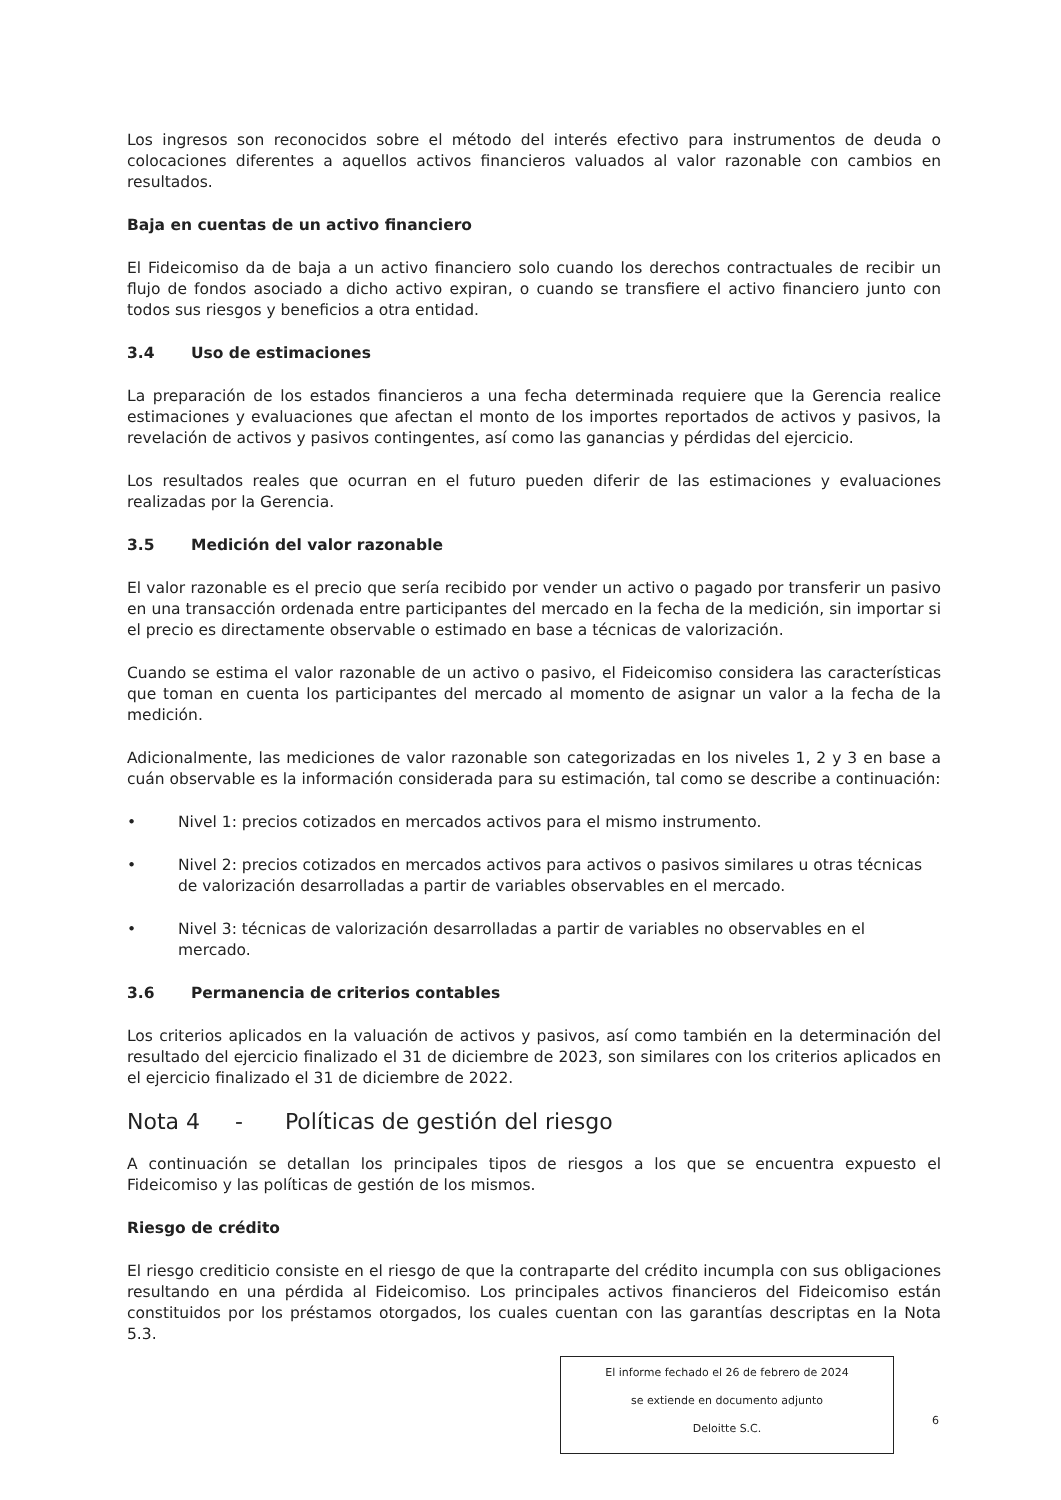Los ingresos son reconocidos sobre el método del interés efectivo para instrumentos de deuda o colocaciones diferentes a aquellos activos financieros valuados al valor razonable con cambios en resultados.
Baja en cuentas de un activo financiero
El Fideicomiso da de baja a un activo financiero solo cuando los derechos contractuales de recibir un flujo de fondos asociado a dicho activo expiran, o cuando se transfiere el activo financiero junto con todos sus riesgos y beneficios a otra entidad.
3.4 Uso de estimaciones
La preparación de los estados financieros a una fecha determinada requiere que la Gerencia realice estimaciones y evaluaciones que afectan el monto de los importes reportados de activos y pasivos, la revelación de activos y pasivos contingentes, así como las ganancias y pérdidas del ejercicio.
Los resultados reales que ocurran en el futuro pueden diferir de las estimaciones y evaluaciones realizadas por la Gerencia.
3.5 Medición del valor razonable
El valor razonable es el precio que sería recibido por vender un activo o pagado por transferir un pasivo en una transacción ordenada entre participantes del mercado en la fecha de la medición, sin importar si el precio es directamente observable o estimado en base a técnicas de valorización.
Cuando se estima el valor razonable de un activo o pasivo, el Fideicomiso considera las características que toman en cuenta los participantes del mercado al momento de asignar un valor a la fecha de la medición.
Adicionalmente, las mediciones de valor razonable son categorizadas en los niveles 1, 2 y 3 en base a cuán observable es la información considerada para su estimación, tal como se describe a continuación:
• Nivel 1: precios cotizados en mercados activos para el mismo instrumento.
• Nivel 2: precios cotizados en mercados activos para activos o pasivos similares u otras técnicas de valorización desarrolladas a partir de variables observables en el mercado.
• Nivel 3: técnicas de valorización desarrolladas a partir de variables no observables en el mercado.
3.6 Permanencia de criterios contables
Los criterios aplicados en la valuación de activos y pasivos, así como también en la determinación del resultado del ejercicio finalizado el 31 de diciembre de 2023, son similares con los criterios aplicados en el ejercicio finalizado el 31 de diciembre de 2022.
Nota 4 - Políticas de gestión del riesgo
A continuación se detallan los principales tipos de riesgos a los que se encuentra expuesto el Fideicomiso y las políticas de gestión de los mismos.
Riesgo de crédito
El riesgo crediticio consiste en el riesgo de que la contraparte del crédito incumpla con sus obligaciones resultando en una pérdida al Fideicomiso. Los principales activos financieros del Fideicomiso están constituidos por los préstamos otorgados, los cuales cuentan con las garantías descriptas en la Nota 5.3.
El informe fechado el 26 de febrero de 2024
se extiende en documento adjunto
Deloitte S.C.
6